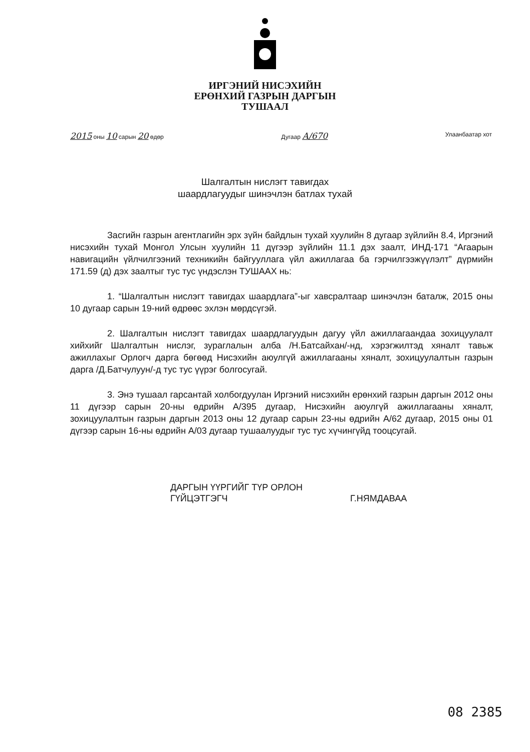ИРГЭНИЙ НИСЭХИЙН
ЕРӨНХИЙ ГАЗРЫН ДАРГЫН
ТУШААЛ
2015 оны 10 сарын 20 өдөр Дугаар А/670 Улаанбаатар хот
Шалгалтын нислэгт тавигдах
шаардлагуудыг шинэчлэн батлах тухай
Засгийн газрын агентлагийн эрх зүйн байдлын тухай хуулийн 8 дугаар зүйлийн 8.4, Иргэний нисэхийн тухай Монгол Улсын хуулийн 11 дүгээр зүйлийн 11.1 дэх заалт, ИНД-171 “Агаарын навигацийн үйлчилгээний техникийн байгууллага үйл ажиллагаа ба гэрчилгээжүүлэлт” дүрмийн 171.59 (д) дэх заалтыг тус тус үндэслэн ТУШААХ нь:
1. “Шалгалтын нислэгт тавигдах шаардлага”-ыг хавсралтаар шинэчлэн баталж, 2015 оны 10 дугаар сарын 19-ний өдрөөс эхлэн мөрдсүгэй.
2. Шалгалтын нислэгт тавигдах шаардлагуудын дагуу үйл ажиллагаандаа зохицуулалт хийхийг Шалгалтын нислэг, зураглалын алба /Н.Батсайхан/-нд, хэрэгжилтэд хяналт тавьж ажиллахыг Орлогч дарга бөгөөд Нисэхийн аюулгүй ажиллагааны хяналт, зохицуулалтын газрын дарга /Д.Батчулуун/-д тус тус үүрэг болгосугай.
3. Энэ тушаал гарсантай холбогдуулан Иргэний нисэхийн ерөнхий газрын даргын 2012 оны 11 дүгээр сарын 20-ны өдрийн А/395 дугаар, Нисэхийн аюулгүй ажиллагааны хяналт, зохицуулалтын газрын даргын 2013 оны 12 дугаар сарын 23-ны өдрийн А/62 дугаар, 2015 оны 01 дүгээр сарын 16-ны өдрийн А/03 дугаар тушаалуудыг тус тус хүчингүйд тооцсугай.
ДАРГЫН ҮҮРГИЙГ ТҮР ОРЛОН
ГҮЙЦЭТГЭГЧ
Г.НЯМДАВАА
08 2385